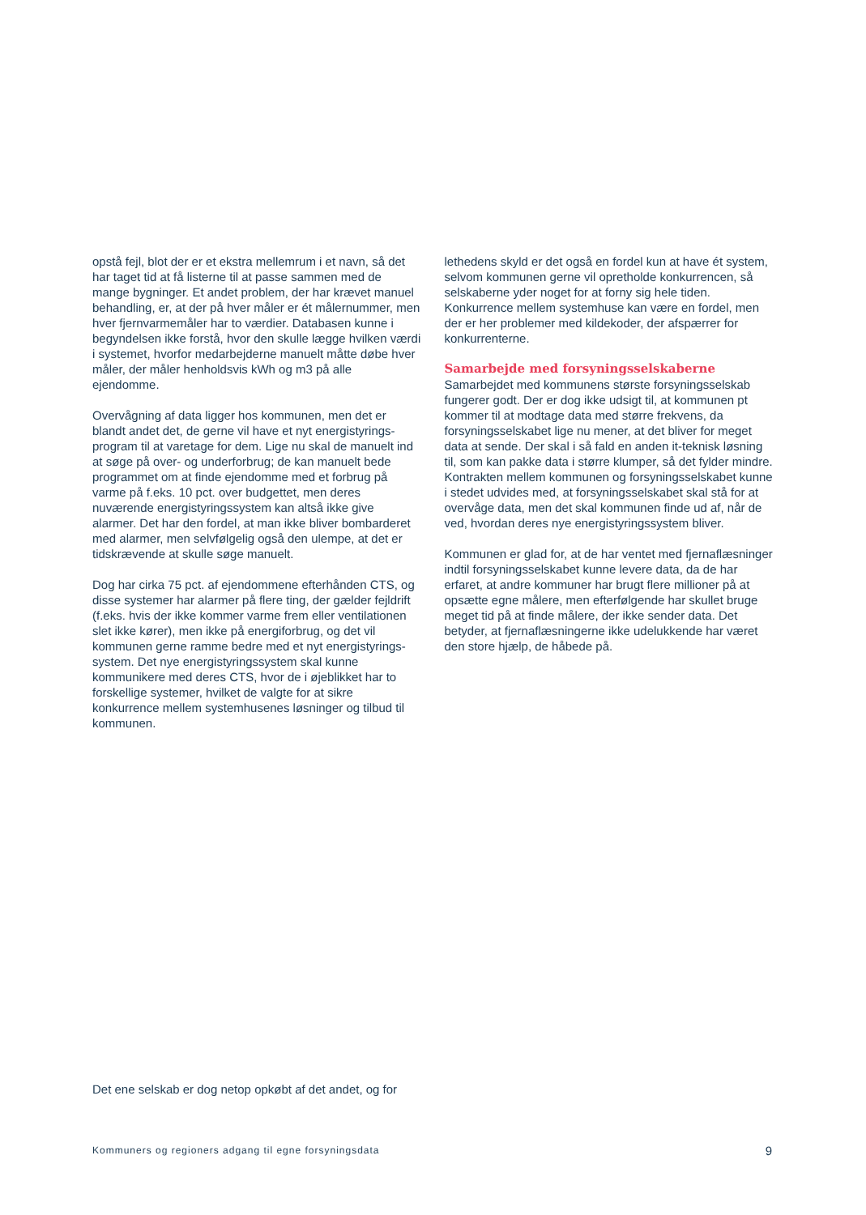opstå fejl, blot der er et ekstra mellemrum i et navn, så det har taget tid at få listerne til at passe sammen med de mange bygninger. Et andet problem, der har krævet manuel behandling, er, at der på hver måler er ét målernummer, men hver fjernvarmemåler har to værdier. Databasen kunne i begyndelsen ikke forstå, hvor den skulle lægge hvilken værdi i systemet, hvorfor medarbejderne manuelt måtte døbe hver måler, der måler henholdsvis kWh og m3 på alle ejendomme.
Overvågning af data ligger hos kommunen, men det er blandt andet det, de gerne vil have et nyt energistyrings­program til at varetage for dem. Lige nu skal de manuelt ind at søge på over- og underforbrug; de kan manuelt bede programmet om at finde ejendomme med et forbrug på varme på f.eks. 10 pct. over budgettet, men deres nuværende energistyringssystem kan altså ikke give alarmer. Det har den fordel, at man ikke bliver bombarderet med alarmer, men selvfølgelig også den ulempe, at det er tidskrævende at skulle søge manuelt.
Dog har cirka 75 pct. af ejendommene efterhånden CTS, og disse systemer har alarmer på flere ting, der gælder fejldrift (f.eks. hvis der ikke kommer varme frem eller ventilationen slet ikke kører), men ikke på energiforbrug, og det vil kommunen gerne ramme bedre med et nyt energistyrings­system. Det nye energistyringssystem skal kunne kommunikere med deres CTS, hvor de i øjeblikket har to forskellige systemer, hvilket de valgte for at sikre konkurrence mellem systemhusenes løsninger og tilbud til kommunen.
lethedens skyld er det også en fordel kun at have ét system, selvom kommunen gerne vil opretholde konkurrencen, så selskaberne yder noget for at forny sig hele tiden. Konkurrence mellem systemhuse kan være en fordel, men der er her problemer med kildekoder, der afspærrer for konkurrenterne.
Samarbejde med forsyningsselskaberne
Samarbejdet med kommunens største forsyningsselskab fungerer godt. Der er dog ikke udsigt til, at kommunen pt kommer til at modtage data med større frekvens, da forsyningsselskabet lige nu mener, at det bliver for meget data at sende. Der skal i så fald en anden it-teknisk løsning til, som kan pakke data i større klumper, så det fylder mindre. Kontrakten mellem kommunen og forsyningsselskabet kunne i stedet udvides med, at forsyningsselskabet skal stå for at overvåge data, men det skal kommunen finde ud af, når de ved, hvordan deres nye energistyringssystem bliver.
Kommunen er glad for, at de har ventet med fjernaflæsninger indtil forsyningsselskabet kunne levere data, da de har erfaret, at andre kommuner har brugt flere millioner på at opsætte egne målere, men efterfølgende har skullet bruge meget tid på at finde målere, der ikke sender data. Det betyder, at fjernaflæsningerne ikke udelukkende har været den store hjælp, de håbede på.
Det ene selskab er dog netop opkøbt af det andet, og for
Kommuners og regioners adgang til egne forsyningsdata 9